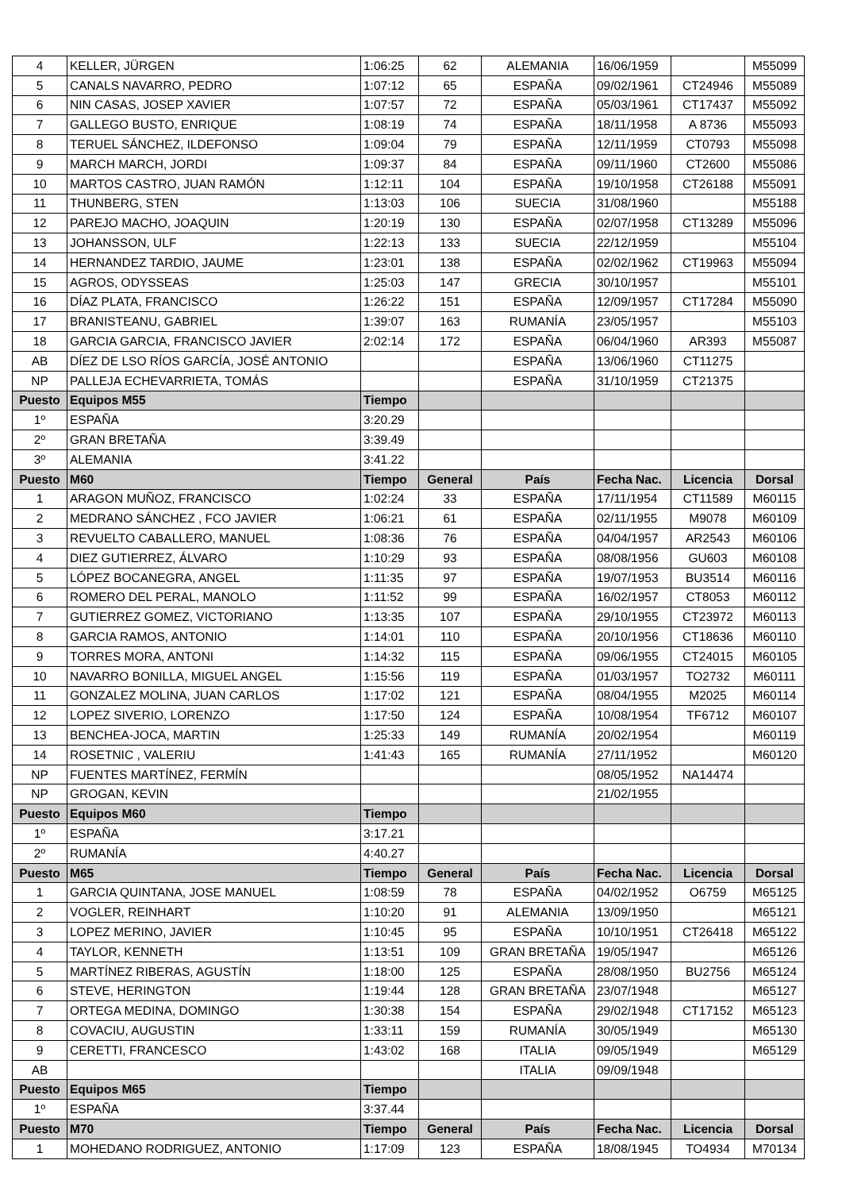| 4 | KELLER, JÜRGEN | 1:06:25 | 62 | ALEMANIA | 16/06/1959 | | M55099 |
| 5 | CANALS NAVARRO, PEDRO | 1:07:12 | 65 | ESPAÑA | 09/02/1961 | CT24946 | M55089 |
| 6 | NIN CASAS, JOSEP XAVIER | 1:07:57 | 72 | ESPAÑA | 05/03/1961 | CT17437 | M55092 |
| 7 | GALLEGO BUSTO, ENRIQUE | 1:08:19 | 74 | ESPAÑA | 18/11/1958 | A 8736 | M55093 |
| 8 | TERUEL SÁNCHEZ, ILDEFONSO | 1:09:04 | 79 | ESPAÑA | 12/11/1959 | CT0793 | M55098 |
| 9 | MARCH MARCH, JORDI | 1:09:37 | 84 | ESPAÑA | 09/11/1960 | CT2600 | M55086 |
| 10 | MARTOS CASTRO, JUAN RAMÓN | 1:12:11 | 104 | ESPAÑA | 19/10/1958 | CT26188 | M55091 |
| 11 | THUNBERG, STEN | 1:13:03 | 106 | SUECIA | 31/08/1960 | | M55188 |
| 12 | PAREJO MACHO, JOAQUIN | 1:20:19 | 130 | ESPAÑA | 02/07/1958 | CT13289 | M55096 |
| 13 | JOHANSSON, ULF | 1:22:13 | 133 | SUECIA | 22/12/1959 | | M55104 |
| 14 | HERNANDEZ TARDIO, JAUME | 1:23:01 | 138 | ESPAÑA | 02/02/1962 | CT19963 | M55094 |
| 15 | AGROS, ODYSSEAS | 1:25:03 | 147 | GRECIA | 30/10/1957 | | M55101 |
| 16 | DÍAZ PLATA, FRANCISCO | 1:26:22 | 151 | ESPAÑA | 12/09/1957 | CT17284 | M55090 |
| 17 | BRANISTEANU, GABRIEL | 1:39:07 | 163 | RUMANÍA | 23/05/1957 | | M55103 |
| 18 | GARCIA GARCIA, FRANCISCO JAVIER | 2:02:14 | 172 | ESPAÑA | 06/04/1960 | AR393 | M55087 |
| AB | DÍEZ DE LSO RÍOS GARCÍA, JOSÉ ANTONIO | | | ESPAÑA | 13/06/1960 | CT11275 | |
| NP | PALLEJA ECHEVARRIETA, TOMÁS | | | ESPAÑA | 31/10/1959 | CT21375 | |
| Puesto | Equipos M55 | Tiempo | | | | | |
| 1º | ESPAÑA | 3:20.29 | | | | | |
| 2º | GRAN BRETAÑA | 3:39.49 | | | | | |
| 3º | ALEMANIA | 3:41.22 | | | | | |
| Puesto | M60 | Tiempo | General | País | Fecha Nac. | Licencia | Dorsal |
| 1 | ARAGON MUÑOZ, FRANCISCO | 1:02:24 | 33 | ESPAÑA | 17/11/1954 | CT11589 | M60115 |
| 2 | MEDRANO SÁNCHEZ , FCO JAVIER | 1:06:21 | 61 | ESPAÑA | 02/11/1955 | M9078 | M60109 |
| 3 | REVUELTO CABALLERO, MANUEL | 1:08:36 | 76 | ESPAÑA | 04/04/1957 | AR2543 | M60106 |
| 4 | DIEZ GUTIERREZ, ÁLVARO | 1:10:29 | 93 | ESPAÑA | 08/08/1956 | GU603 | M60108 |
| 5 | LÓPEZ BOCANEGRA, ANGEL | 1:11:35 | 97 | ESPAÑA | 19/07/1953 | BU3514 | M60116 |
| 6 | ROMERO DEL PERAL, MANOLO | 1:11:52 | 99 | ESPAÑA | 16/02/1957 | CT8053 | M60112 |
| 7 | GUTIERREZ GOMEZ, VICTORIANO | 1:13:35 | 107 | ESPAÑA | 29/10/1955 | CT23972 | M60113 |
| 8 | GARCIA RAMOS, ANTONIO | 1:14:01 | 110 | ESPAÑA | 20/10/1956 | CT18636 | M60110 |
| 9 | TORRES MORA, ANTONI | 1:14:32 | 115 | ESPAÑA | 09/06/1955 | CT24015 | M60105 |
| 10 | NAVARRO BONILLA, MIGUEL ANGEL | 1:15:56 | 119 | ESPAÑA | 01/03/1957 | TO2732 | M60111 |
| 11 | GONZALEZ MOLINA, JUAN CARLOS | 1:17:02 | 121 | ESPAÑA | 08/04/1955 | M2025 | M60114 |
| 12 | LOPEZ SIVERIO, LORENZO | 1:17:50 | 124 | ESPAÑA | 10/08/1954 | TF6712 | M60107 |
| 13 | BENCHEA-JOCA, MARTIN | 1:25:33 | 149 | RUMANÍA | 20/02/1954 | | M60119 |
| 14 | ROSETNIC , VALERIU | 1:41:43 | 165 | RUMANÍA | 27/11/1952 | | M60120 |
| NP | FUENTES MARTÍNEZ, FERMÍN | | | | 08/05/1952 | NA14474 | |
| NP | GROGAN, KEVIN | | | | 21/02/1955 | | |
| Puesto | Equipos M60 | Tiempo | | | | | |
| 1º | ESPAÑA | 3:17.21 | | | | | |
| 2º | RUMANÍA | 4:40.27 | | | | | |
| Puesto | M65 | Tiempo | General | País | Fecha Nac. | Licencia | Dorsal |
| 1 | GARCIA QUINTANA, JOSE MANUEL | 1:08:59 | 78 | ESPAÑA | 04/02/1952 | O6759 | M65125 |
| 2 | VOGLER, REINHART | 1:10:20 | 91 | ALEMANIA | 13/09/1950 | | M65121 |
| 3 | LOPEZ MERINO, JAVIER | 1:10:45 | 95 | ESPAÑA | 10/10/1951 | CT26418 | M65122 |
| 4 | TAYLOR, KENNETH | 1:13:51 | 109 | GRAN BRETAÑA | 19/05/1947 | | M65126 |
| 5 | MARTÍNEZ RIBERAS, AGUSTÍN | 1:18:00 | 125 | ESPAÑA | 28/08/1950 | BU2756 | M65124 |
| 6 | STEVE, HERINGTON | 1:19:44 | 128 | GRAN BRETAÑA | 23/07/1948 | | M65127 |
| 7 | ORTEGA MEDINA, DOMINGO | 1:30:38 | 154 | ESPAÑA | 29/02/1948 | CT17152 | M65123 |
| 8 | COVACIU, AUGUSTIN | 1:33:11 | 159 | RUMANÍA | 30/05/1949 | | M65130 |
| 9 | CERETTI, FRANCESCO | 1:43:02 | 168 | ITALIA | 09/05/1949 | | M65129 |
| AB | | | | ITALIA | 09/09/1948 | | |
| Puesto | Equipos M65 | Tiempo | | | | | |
| 1º | ESPAÑA | 3:37.44 | | | | | |
| Puesto | M70 | Tiempo | General | País | Fecha Nac. | Licencia | Dorsal |
| 1 | MOHEDANO RODRIGUEZ, ANTONIO | 1:17:09 | 123 | ESPAÑA | 18/08/1945 | TO4934 | M70134 |